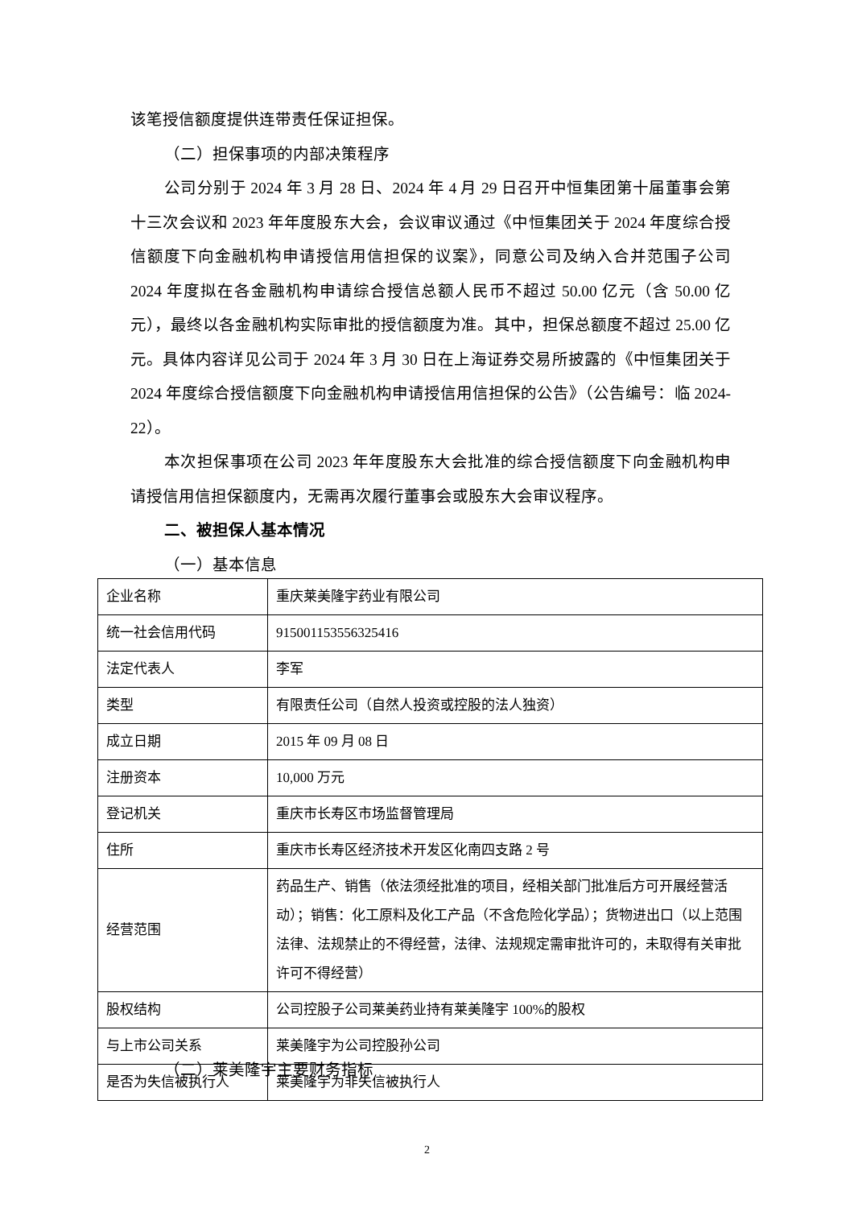该笔授信额度提供连带责任保证担保。
（二）担保事项的内部决策程序
公司分别于 2024 年 3 月 28 日、2024 年 4 月 29 日召开中恒集团第十届董事会第十三次会议和 2023 年年度股东大会，会议审议通过《中恒集团关于 2024 年度综合授信额度下向金融机构申请授信用信担保的议案》，同意公司及纳入合并范围子公司 2024 年度拟在各金融机构申请综合授信总额人民币不超过 50.00 亿元（含 50.00 亿元），最终以各金融机构实际审批的授信额度为准。其中，担保总额度不超过 25.00 亿元。具体内容详见公司于 2024 年 3 月 30 日在上海证券交易所披露的《中恒集团关于 2024 年度综合授信额度下向金融机构申请授信用信担保的公告》（公告编号：临 2024-22）。
本次担保事项在公司 2023 年年度股东大会批准的综合授信额度下向金融机构申请授信用信担保额度内，无需再次履行董事会或股东大会审议程序。
二、被担保人基本情况
（一）基本信息
| 企业名称 | 重庆莱美隆宇药业有限公司 |
| 统一社会信用代码 | 915001153556325416 |
| 法定代表人 | 李军 |
| 类型 | 有限责任公司（自然人投资或控股的法人独资） |
| 成立日期 | 2015 年 09 月 08 日 |
| 注册资本 | 10,000 万元 |
| 登记机关 | 重庆市长寿区市场监督管理局 |
| 住所 | 重庆市长寿区经济技术开发区化南四支路 2 号 |
| 经营范围 | 药品生产、销售（依法须经批准的项目，经相关部门批准后方可开展经营活动）；销售：化工原料及化工产品（不含危险化学品）；货物进出口（以上范围法律、法规禁止的不得经营，法律、法规规定需审批许可的，未取得有关审批许可不得经营） |
| 股权结构 | 公司控股子公司莱美药业持有莱美隆宇 100%的股权 |
| 与上市公司关系 | 莱美隆宇为公司控股孙公司 |
| 是否为失信被执行人 | 莱美隆宇为非失信被执行人 |
（二）莱美隆宇主要财务指标
2